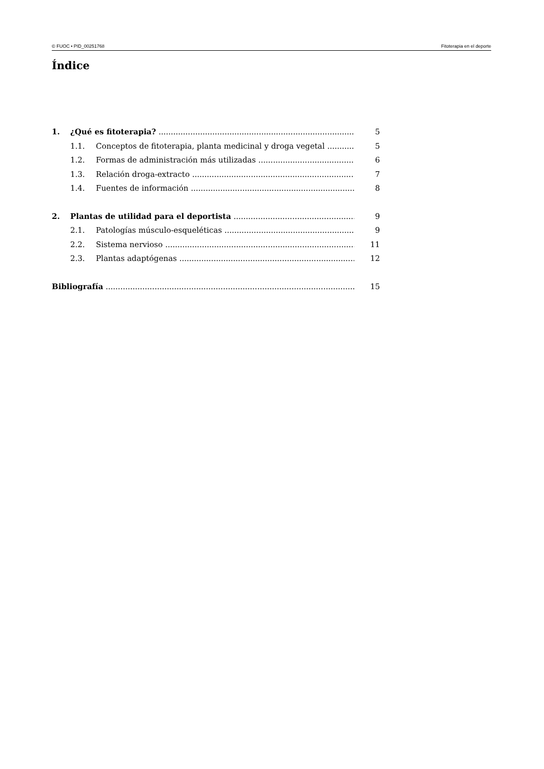© FUOC • PID_00251768 Fitoterapia en el deporte
Índice
1. ¿Qué es fitoterapia? 5
1.1. Conceptos de fitoterapia, planta medicinal y droga vegetal 5
1.2. Formas de administración más utilizadas 6
1.3. Relación droga-extracto 7
1.4. Fuentes de información 8
2. Plantas de utilidad para el deportista 9
2.1. Patologías músculo-esqueléticas 9
2.2. Sistema nervioso 11
2.3. Plantas adaptógenas 12
Bibliografía 15